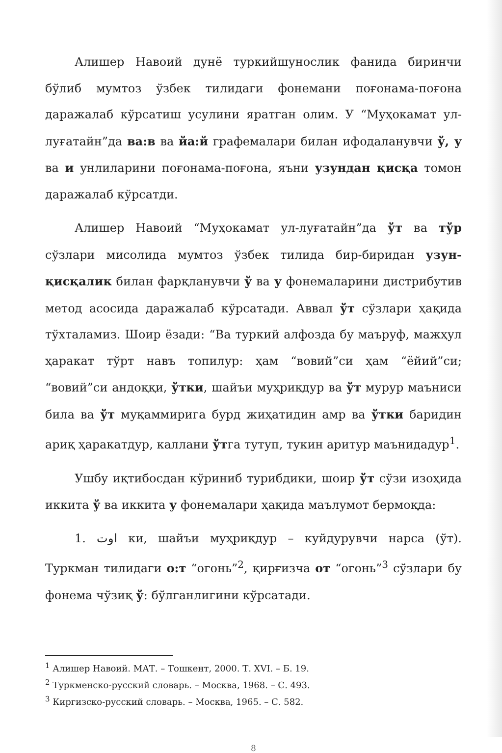Алишер Навоий дунё туркийшунослик фанида биринчи бўлиб мумтоз ўзбек тилидаги фонемани поғонама-поғона даражалаб кўрсатиш усулини яратган олим. У “Муҳокамат ул-луғатайн”да ва:в ва йа:й графемалари билан ифодаланувчи ў, у ва и унлиларини поғонама-поғона, яъни узундан қисқа томон даражалаб кўрсатди.
Алишер Навоий “Муҳокамат ул-луғатайн”да ўт ва тўр сўзлари мисолида мумтоз ўзбек тилида бир-биридан узун-қисқалик билан фарқланувчи ў ва у фонемаларини дистрибутив метод асосида даражалаб кўрсатади. Аввал ўт сўзлари ҳақида тўхталамиз. Шоир ёзади: “Ва туркий алфозда бу маъруф, мажҳул ҳаракат тўрт навъ топилур: ҳам “вовий”си ҳам “ёйий”си; “вовий”си андоққи, ўтки, шайъи муҳриқдур ва ўт мурур маъниси била ва ўт муқаммирига бурд жиҳатидин амр ва ўтки баридин ариқ ҳаракатдур, каллани ўтга тутуп, тукин аритур маънидадур<sup>1</sup>.
Ушбу иқтибосдан кўриниб турибдики, шоир ўт сўзи изоҳида иккита ў ва иккита у фонемалари ҳақида маълумот бермоқда:
1. اوت ки, шайъи муҳриқдур – куйдурувчи нарса (ўт). Туркман тилидаги о:т “огонь”<sup>2</sup>, қирғизча от “огонь”<sup>3</sup> сўзлари бу фонема чўзиқ ў: бўлганлигини кўрсатади.
<sup>1</sup> Алишер Навоий. МАТ. – Тошкент, 2000. Т. XVI. – Б. 19.
<sup>2</sup> Туркменско-русский словарь. – Москва, 1968. – С. 493.
<sup>3</sup> Киргизско-русский словарь. – Москва, 1965. – С. 582.
8